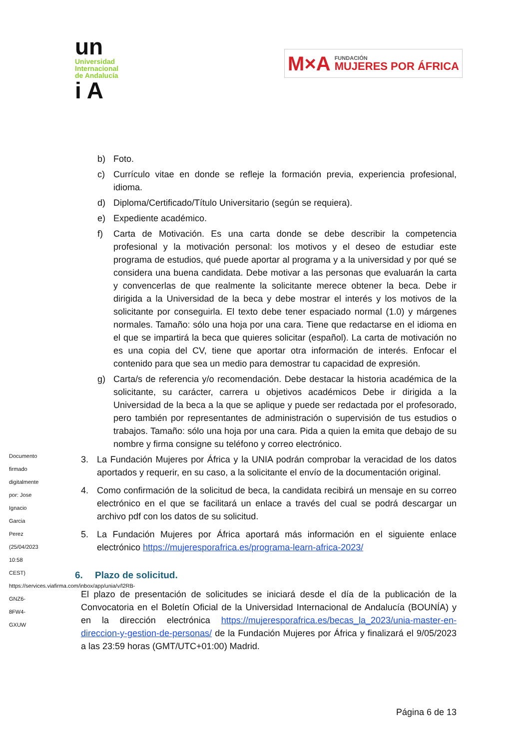un
Universidad
Internacional
de Andalucía
i A
M×A
FUNDACIÓN
MUJERES POR ÁFRICA
b) Foto.
c) Currículo vitae en donde se refleje la formación previa, experiencia profesional, idioma.
d) Diploma/Certificado/Título Universitario (según se requiera).
e) Expediente académico.
f) Carta de Motivación. Es una carta donde se debe describir la competencia profesional y la motivación personal: los motivos y el deseo de estudiar este programa de estudios, qué puede aportar al programa y a la universidad y por qué se considera una buena candidata. Debe motivar a las personas que evaluarán la carta y convencerlas de que realmente la solicitante merece obtener la beca. Debe ir dirigida a la Universidad de la beca y debe mostrar el interés y los motivos de la solicitante por conseguirla. El texto debe tener espaciado normal (1.0) y márgenes normales. Tamaño: sólo una hoja por una cara. Tiene que redactarse en el idioma en el que se impartirá la beca que quieres solicitar (español). La carta de motivación no es una copia del CV, tiene que aportar otra información de interés. Enfocar el contenido para que sea un medio para demostrar tu capacidad de expresión.
g) Carta/s de referencia y/o recomendación. Debe destacar la historia académica de la solicitante, su carácter, carrera u objetivos académicos Debe ir dirigida a la Universidad de la beca a la que se aplique y puede ser redactada por el profesorado, pero también por representantes de administración o supervisión de tus estudios o trabajos. Tamaño: sólo una hoja por una cara. Pida a quien la emita que debajo de su nombre y firma consigne su teléfono y correo electrónico.
3. La Fundación Mujeres por África y la UNIA podrán comprobar la veracidad de los datos aportados y requerir, en su caso, a la solicitante el envío de la documentación original.
4. Como confirmación de la solicitud de beca, la candidata recibirá un mensaje en su correo electrónico en el que se facilitará un enlace a través del cual se podrá descargar un archivo pdf con los datos de su solicitud.
5. La Fundación Mujeres por África aportará más información en el siguiente enlace electrónico https://mujeresporafrica.es/programa-learn-africa-2023/
6. Plazo de solicitud.
El plazo de presentación de solicitudes se iniciará desde el día de la publicación de la Convocatoria en el Boletín Oficial de la Universidad Internacional de Andalucía (BOUNÍA) y en la dirección electrónica https://mujeresporafrica.es/becas_la_2023/unia-master-en-direccion-y-gestion-de-personas/ de la Fundación Mujeres por África y finalizará el 9/05/2023 a las 23:59 horas (GMT/UTC+01:00) Madrid.
Documento firmado digitalmente por: Jose Ignacio Garcia Perez (25/04/2023 10:58 CEST) https://services.viafirma.com/inbox/app/unia/v/l2RB-GNZ6-8FW4-GXUW
Página 6 de 13